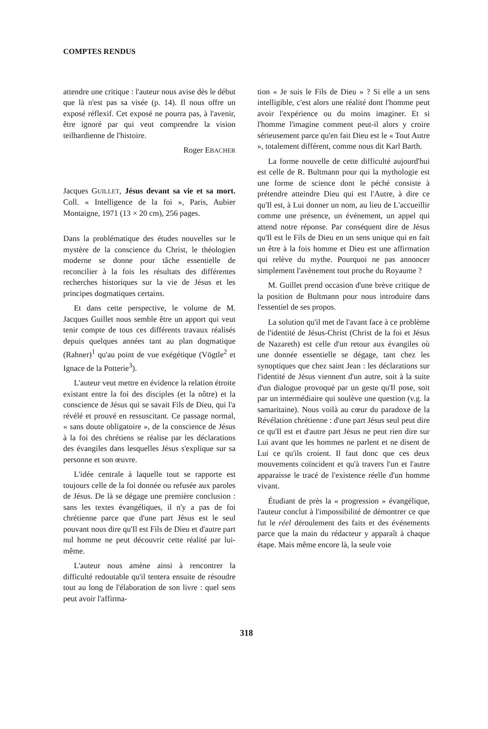COMPTES RENDUS
attendre une critique : l'auteur nous avise dès le début que là n'est pas sa visée (p. 14). Il nous offre un exposé réflexif. Cet exposé ne pourra pas, à l'avenir, être ignoré par qui veut comprendre la vision teilhardienne de l'histoire.
Roger EBACHER
Jacques GUILLET, Jésus devant sa vie et sa mort. Coll. « Intelligence de la foi », Paris, Aubier Montaigne, 1971 (13 × 20 cm), 256 pages.
Dans la problématique des études nouvelles sur le mystère de la conscience du Christ, le théologien moderne se donne pour tâche essentielle de reconcilier à la fois les résultats des différentes recherches historiques sur la vie de Jésus et les principes dogmatiques certains.
Et dans cette perspective, le volume de M. Jacques Guillet nous semble être un apport qui veut tenir compte de tous ces différents travaux réalisés depuis quelques années tant au plan dogmatique (Rahner)<sup>1</sup> qu'au point de vue exégétique (Vögtle<sup>2</sup> et Ignace de la Potterie<sup>3</sup>).
L'auteur veut mettre en évidence la relation étroite existant entre la foi des disciples (et la nôtre) et la conscience de Jésus qui se savait Fils de Dieu, qui l'a révélé et prouvé en ressuscitant. Ce passage normal, « sans doute obligatoire », de la conscience de Jésus à la foi des chrétiens se réalise par les déclarations des évangiles dans lesquelles Jésus s'explique sur sa personne et son œuvre.
L'idée centrale à laquelle tout se rapporte est toujours celle de la foi donnée ou refusée aux paroles de Jésus. De là se dégage une première conclusion : sans les textes évangéliques, il n'y a pas de foi chrétienne parce que d'une part Jésus est le seul pouvant nous dire qu'Il est Fils de Dieu et d'autre part nul homme ne peut découvrir cette réalité par lui-même.
L'auteur nous amène ainsi à rencontrer la difficulté redoutable qu'il tentera ensuite de résoudre tout au long de l'élaboration de son livre : quel sens peut avoir l'affirma-
tion « Je suis le Fils de Dieu » ? Si elle a un sens intelligible, c'est alors une réalité dont l'homme peut avoir l'expérience ou du moins imaginer. Et si l'homme l'imagine comment peut-il alors y croire sérieusement parce qu'en fait Dieu est le « Tout Autre », totalement différent, comme nous dit Karl Barth.
La forme nouvelle de cette difficulté aujourd'hui est celle de R. Bultmann pour qui la mythologie est une forme de science dont le péché consiste à prétendre atteindre Dieu qui est l'Autre, à dire ce qu'Il est, à Lui donner un nom, au lieu de L'accueillir comme une présence, un événement, un appel qui attend notre réponse. Par conséquent dire de Jésus qu'Il est le Fils de Dieu en un sens unique qui en fait un être à la fois homme et Dieu est une affirmation qui relève du mythe. Pourquoi ne pas annoncer simplement l'avènement tout proche du Royaume ?
M. Guillet prend occasion d'une brève critique de la position de Bultmann pour nous introduire dans l'essentiel de ses propos.
La solution qu'il met de l'avant face à ce problème de l'identité de Jésus-Christ (Christ de la foi et Jésus de Nazareth) est celle d'un retour aux évangiles où une donnée essentielle se dégage, tant chez les synoptiques que chez saint Jean : les déclarations sur l'identité de Jésus viennent d'un autre, soit à la suite d'un dialogue provoqué par un geste qu'Il pose, soit par un intermédiaire qui soulève une question (v.g. la samaritaine). Nous voilà au cœur du paradoxe de la Révélation chrétienne : d'une part Jésus seul peut dire ce qu'Il est et d'autre part Jésus ne peut rien dire sur Lui avant que les hommes ne parlent et ne disent de Lui ce qu'ils croient. Il faut donc que ces deux mouvements coïncident et qu'à travers l'un et l'autre apparaisse le tracé de l'existence réelle d'un homme vivant.
Étudiant de près la « progression » évangélique, l'auteur conclut à l'impossibilité de démontrer ce que fut le réel déroulement des faits et des événements parce que la main du rédacteur y apparaît à chaque étape. Mais même encore là, la seule voie
318